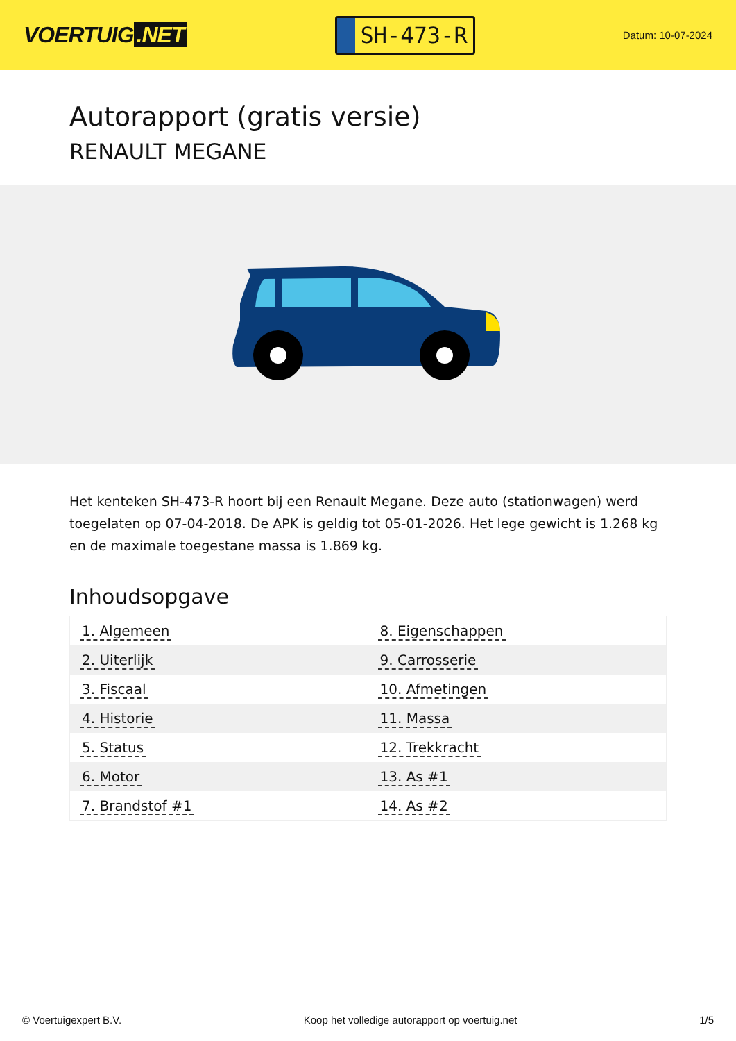VOERTUIG.NET
SH-473-R
Datum: 10-07-2024
Autorapport (gratis versie)
RENAULT MEGANE
Het kenteken SH-473-R hoort bij een Renault Megane. Deze auto (stationwagen) werd toegelaten op 07-04-2018. De APK is geldig tot 05-01-2026. Het lege gewicht is 1.268 kg en de maximale toegestane massa is 1.869 kg.
Inhoudsopgave
| 1. Algemeen | 8. Eigenschappen |
| 2. Uiterlijk | 9. Carrosserie |
| 3. Fiscaal | 10. Afmetingen |
| 4. Historie | 11. Massa |
| 5. Status | 12. Trekkracht |
| 6. Motor | 13. As #1 |
| 7. Brandstof #1 | 14. As #2 |
© Voertuigexpert B.V. Koop het volledige autorapport op voertuig.net 1/5